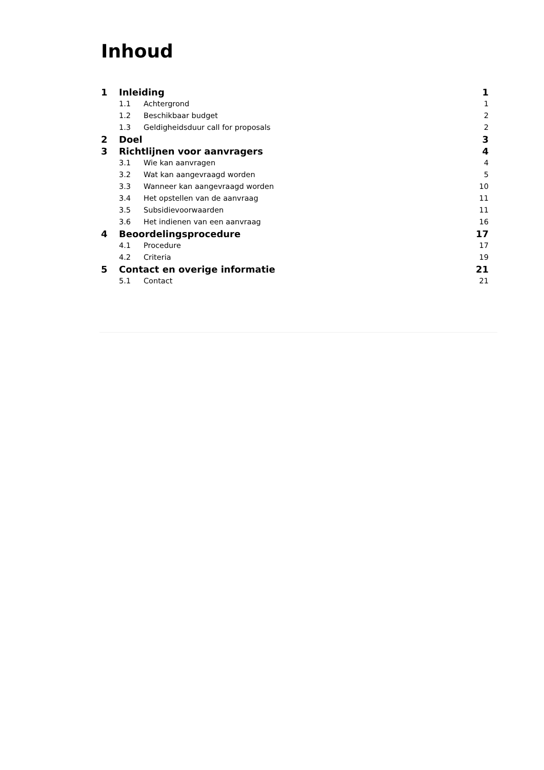Inhoud
1 Inleiding 1
1.1 Achtergrond 1
1.2 Beschikbaar budget 2
1.3 Geldigheidsduur call for proposals 2
2 Doel 3
3 Richtlijnen voor aanvragers 4
3.1 Wie kan aanvragen 4
3.2 Wat kan aangevraagd worden 5
3.3 Wanneer kan aangevraagd worden 10
3.4 Het opstellen van de aanvraag 11
3.5 Subsidievoorwaarden 11
3.6 Het indienen van een aanvraag 16
4 Beoordelingsprocedure 17
4.1 Procedure 17
4.2 Criteria 19
5 Contact en overige informatie 21
5.1 Contact 21